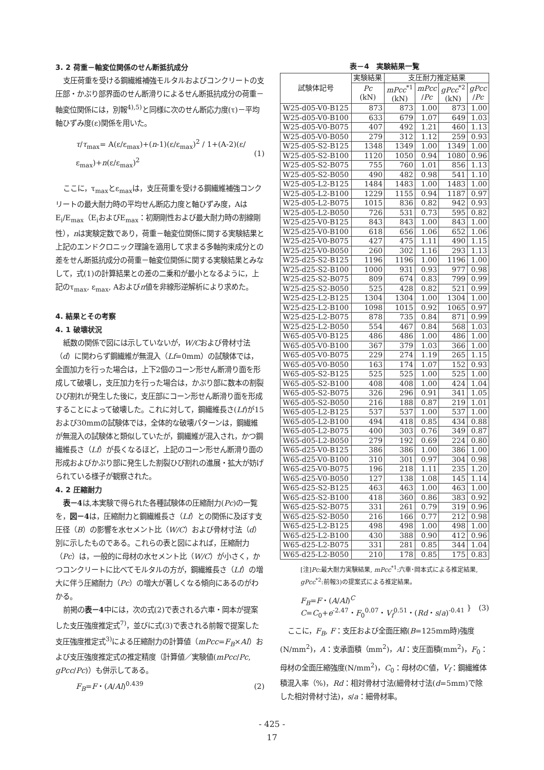3. 2 荷重－軸変位関係のせん断抵抗成分
支圧荷重を受ける鋼繊維補強モルタルおよびコンクリートの支圧部・かぶり部界面のせん断滑りによるせん断抵抗成分の荷重－軸変位関係には，別報<sup>4),5)</sup>と同様に次のせん断応力度(τ)－平均軸ひずみ度(ε)関係を用いた。
τ/τ<sub>max</sub>= A(ε/ε<sub>max</sub>)+(n-1)(ε/ε<sub>max</sub>)<sup>2</sup> / 1+(A-2)(ε/ε<sub>max</sub>)+n(ε/ε<sub>max</sub>)<sup>2</sup> (1)
ここに，τ<sub>max</sub>とε<sub>max</sub>は，支圧荷重を受ける鋼繊維補強コンクリートの最大耐力時の平均せん断応力度と軸ひずみ度，AはE<sub>i</sub>/E<sub>max</sub>（E<sub>i</sub>およびE<sub>max</sub>：初期剛性および最大耐力時の割線剛性），nは実験定数であり，荷重－軸変位関係に関する実験結果と上記のエンドクロニック理論を適用して求まる多軸拘束成分との差をせん断抵抗成分の荷重－軸変位関係に関する実験結果とみなして，式(1)の計算結果との差の二乗和が最小となるように，上記のτ<sub>max</sub>, ε<sub>max</sub>, Aおよびn値を非線形逆解析により求めた。
4. 結果とその考察
4. 1 破壊状況
紙数の関係で図には示していないが，W/Cおよび骨材寸法（d）に関わらず鋼繊維が無混入（Lf=0mm）の試験体では，全面加力を行った場合は，上下2個のコーン形せん断滑り面を形成して破壊し，支圧加力を行った場合は，かぶり部に数本の割裂ひび割れが発生した後に，支圧部にコーン形せん断滑り面を形成することによって破壊した。これに対して，鋼繊維長さ(Lf)が15および30mmの試験体では，全体的な破壊パターンは，鋼繊維が無混入の試験体と類似していたが，鋼繊維が混入され，かつ鋼繊維長さ（Lf）が長くなるほど，上記のコーン形せん断滑り面の形成およびかぶり部に発生した割裂ひび割れの進展・拡大が妨げられている様子が観察された。
4. 2 圧縮耐力
表－4は,本実験で得られた各種試験体の圧縮耐力(Pc)の一覧を，図－4は，圧縮耐力と鋼繊維長さ（Lf）との関係に及ぼす支圧径（B）の影響を水セメント比（W/C）および骨材寸法（d）別に示したものである。これらの表と図によれば，圧縮耐力（Pc）は，一般的に母材の水セメント比（W/C）が小さく，かつコンクリートに比べてモルタルの方が，鋼繊維長さ（Lf）の増大に伴う圧縮耐力（Pc）の増大が著しくなる傾向にあるのがわかる。
前掲の表－4中には，次の式(2)で表される六車・岡本が提案した支圧強度推定式<sup>7)</sup>，並びに式(3)で表される前報で提案した支圧強度推定式<sup>3)</sup>による圧縮耐力の計算値（mPcc=F<sub>B</sub>×Al）および支圧強度推定式の推定精度（計算値／実験値(mPcc/Pc, gPcc/Pc)）も併示してある。
F<sub>B</sub>=F・(A/Al)<sup>0.439</sup> (2)
表－4　実験結果一覧
| 試験体記号 | 実験結果 | 支圧耐力推定結果 | | | |
| --- | --- | --- | --- | --- | --- |
| | Pc (kN) | mPcc<sup>*1</sup> (kN) | mPcc / Pc | gPcc<sup>*2</sup> (kN) | gPcc / Pc |
| W25-d05-V0-B125 | 873 | 873 | 1.00 | 873 | 1.00 |
| W25-d05-V0-B100 | 633 | 679 | 1.07 | 649 | 1.03 |
| W25-d05-V0-B075 | 407 | 492 | 1.21 | 460 | 1.13 |
| W25-d05-V0-B050 | 279 | 312 | 1.12 | 259 | 0.93 |
| W25-d05-S2-B125 | 1348 | 1349 | 1.00 | 1349 | 1.00 |
| W25-d05-S2-B100 | 1120 | 1050 | 0.94 | 1080 | 0.96 |
| W25-d05-S2-B075 | 755 | 760 | 1.01 | 856 | 1.13 |
| W25-d05-S2-B050 | 490 | 482 | 0.98 | 541 | 1.10 |
| W25-d05-L2-B125 | 1484 | 1483 | 1.00 | 1483 | 1.00 |
| W25-d05-L2-B100 | 1229 | 1155 | 0.94 | 1187 | 0.97 |
| W25-d05-L2-B075 | 1015 | 836 | 0.82 | 942 | 0.93 |
| W25-d05-L2-B050 | 726 | 531 | 0.73 | 595 | 0.82 |
| W25-d25-V0-B125 | 843 | 843 | 1.00 | 843 | 1.00 |
| W25-d25-V0-B100 | 618 | 656 | 1.06 | 652 | 1.06 |
| W25-d25-V0-B075 | 427 | 475 | 1.11 | 490 | 1.15 |
| W25-d25-V0-B050 | 260 | 302 | 1.16 | 293 | 1.13 |
| W25-d25-S2-B125 | 1196 | 1196 | 1.00 | 1196 | 1.00 |
| W25-d25-S2-B100 | 1000 | 931 | 0.93 | 977 | 0.98 |
| W25-d25-S2-B075 | 809 | 674 | 0.83 | 799 | 0.99 |
| W25-d25-S2-B050 | 525 | 428 | 0.82 | 521 | 0.99 |
| W25-d25-L2-B125 | 1304 | 1304 | 1.00 | 1304 | 1.00 |
| W25-d25-L2-B100 | 1098 | 1015 | 0.92 | 1065 | 0.97 |
| W25-d25-L2-B075 | 878 | 735 | 0.84 | 871 | 0.99 |
| W25-d25-L2-B050 | 554 | 467 | 0.84 | 568 | 1.03 |
| W65-d05-V0-B125 | 486 | 486 | 1.00 | 486 | 1.00 |
| W65-d05-V0-B100 | 367 | 379 | 1.03 | 366 | 1.00 |
| W65-d05-V0-B075 | 229 | 274 | 1.19 | 265 | 1.15 |
| W65-d05-V0-B050 | 163 | 174 | 1.07 | 152 | 0.93 |
| W65-d05-S2-B125 | 525 | 525 | 1.00 | 525 | 1.00 |
| W65-d05-S2-B100 | 408 | 408 | 1.00 | 424 | 1.04 |
| W65-d05-S2-B075 | 326 | 296 | 0.91 | 341 | 1.05 |
| W65-d05-S2-B050 | 216 | 188 | 0.87 | 219 | 1.01 |
| W65-d05-L2-B125 | 537 | 537 | 1.00 | 537 | 1.00 |
| W65-d05-L2-B100 | 494 | 418 | 0.85 | 434 | 0.88 |
| W65-d05-L2-B075 | 400 | 303 | 0.76 | 349 | 0.87 |
| W65-d05-L2-B050 | 279 | 192 | 0.69 | 224 | 0.80 |
| W65-d25-V0-B125 | 386 | 386 | 1.00 | 386 | 1.00 |
| W65-d25-V0-B100 | 310 | 301 | 0.97 | 304 | 0.98 |
| W65-d25-V0-B075 | 196 | 218 | 1.11 | 235 | 1.20 |
| W65-d25-V0-B050 | 127 | 138 | 1.08 | 145 | 1.14 |
| W65-d25-S2-B125 | 463 | 463 | 1.00 | 463 | 1.00 |
| W65-d25-S2-B100 | 418 | 360 | 0.86 | 383 | 0.92 |
| W65-d25-S2-B075 | 331 | 261 | 0.79 | 319 | 0.96 |
| W65-d25-S2-B050 | 216 | 166 | 0.77 | 212 | 0.98 |
| W65-d25-L2-B125 | 498 | 498 | 1.00 | 498 | 1.00 |
| W65-d25-L2-B100 | 430 | 388 | 0.90 | 412 | 0.96 |
| W65-d25-L2-B075 | 331 | 281 | 0.85 | 344 | 1.04 |
| W65-d25-L2-B050 | 210 | 178 | 0.85 | 175 | 0.83 |
[注]Pc:最大耐力実験結果, mPcc<sup>*1</sup>:六車･岡本式による推定結果, gPcc<sup>*2</sup>:前報3)の提案式による推定結果。
F<sub>B</sub>=F・(A/Al)<sup>C</sup>
C=C<sub>0</sub>+e<sup>-2.47</sup>・F<sub>0</sub><sup>0.07</sup>・V<sub>f</sub><sup>0.51</sup>・(Rd・s/a)<sup>-0.41</sup> }　(3)
ここに，F<sub>B</sub>, F：支圧および全面圧縮(B=125mm時)強度(N/mm<sup>2</sup>)，A：支承面積（mm<sup>2</sup>)，Al：支圧面積(mm<sup>2</sup>)，F<sub>0</sub>：母材の全面圧縮強度(N/mm<sup>2</sup>)，C<sub>0</sub>：母材のC値，V<sub>f</sub>：鋼繊維体積混入率（%)，Rd：相対骨材寸法(細骨材寸法(d=5mm)で除した相対骨材寸法)，s/a：細骨材率。
- 425 -
17